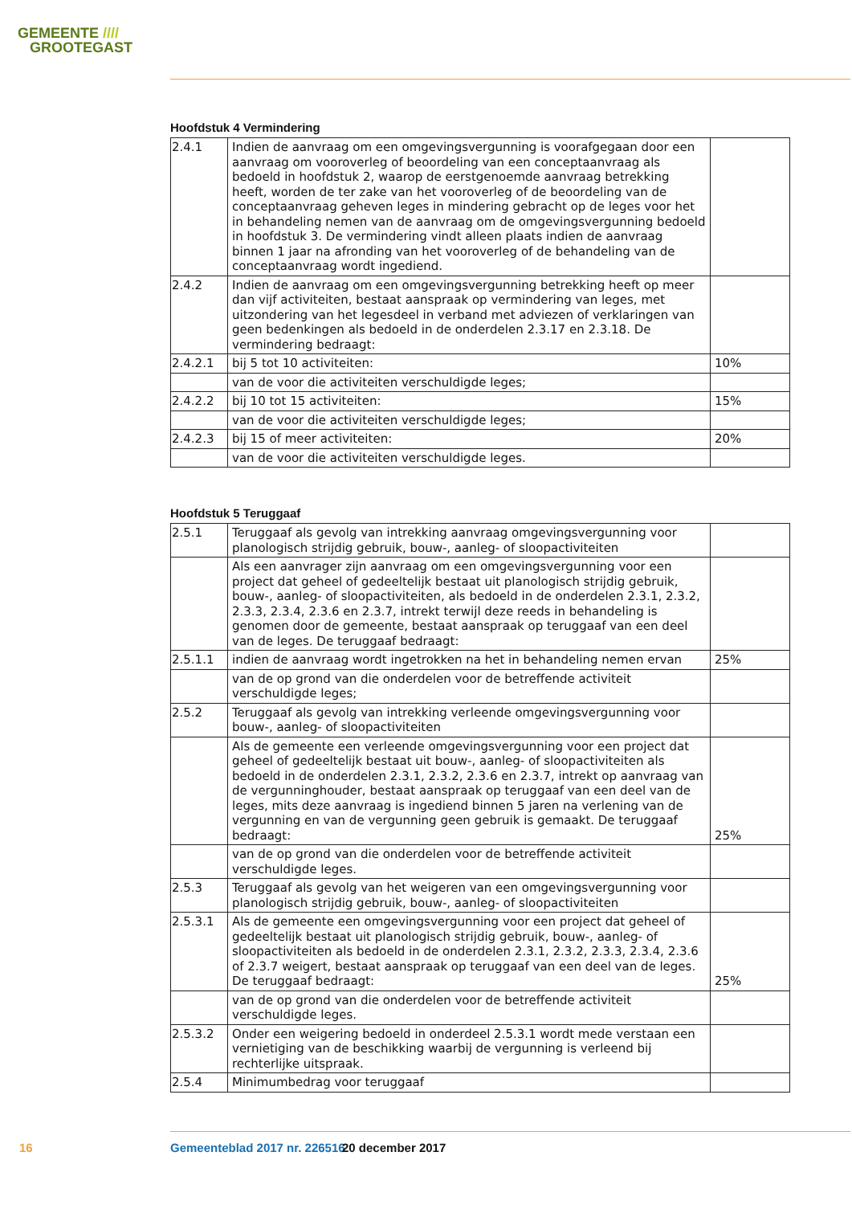GEMEENTE ////
GROOTEGAST
Hoofdstuk 4 Vermindering
| 2.4.1 | Indien de aanvraag om een omgevingsvergunning is voorafgegaan door een aanvraag om vooroverleg of beoordeling van een conceptaanvraag als bedoeld in hoofdstuk 2, waarop de eerstgenoemde aanvraag betrekking heeft, worden de ter zake van het vooroverleg of de beoordeling van de conceptaanvraag geheven leges in mindering gebracht op de leges voor het in behandeling nemen van de aanvraag om de omgevingsvergunning bedoeld in hoofdstuk 3. De vermindering vindt alleen plaats indien de aanvraag binnen 1 jaar na afronding van het vooroverleg of de behandeling van de conceptaanvraag wordt ingediend. | |
| 2.4.2 | Indien de aanvraag om een omgevingsvergunning betrekking heeft op meer dan vijf activiteiten, bestaat aanspraak op vermindering van leges, met uitzondering van het legesdeel in verband met adviezen of verklaringen van geen bedenkingen als bedoeld in de onderdelen 2.3.17 en 2.3.18. De vermindering bedraagt: | |
| 2.4.2.1 | bij 5 tot 10 activiteiten: | 10% |
| | van de voor die activiteiten verschuldigde leges; | |
| 2.4.2.2 | bij 10 tot 15 activiteiten: | 15% |
| | van de voor die activiteiten verschuldigde leges; | |
| 2.4.2.3 | bij 15 of meer activiteiten: | 20% |
| | van de voor die activiteiten verschuldigde leges. | |
Hoofdstuk 5 Teruggaaf
| 2.5.1 | Teruggaaf als gevolg van intrekking aanvraag omgevingsvergunning voor planologisch strijdig gebruik, bouw-, aanleg- of sloopactiviteiten | |
| | Als een aanvrager zijn aanvraag om een omgevingsvergunning voor een project dat geheel of gedeeltelijk bestaat uit planologisch strijdig gebruik, bouw-, aanleg- of sloopactiviteiten, als bedoeld in de onderdelen 2.3.1, 2.3.2, 2.3.3, 2.3.4, 2.3.6 en 2.3.7, intrekt terwijl deze reeds in behandeling is genomen door de gemeente, bestaat aanspraak op teruggaaf van een deel van de leges. De teruggaaf bedraagt: | |
| 2.5.1.1 | indien de aanvraag wordt ingetrokken na het in behandeling nemen ervan | 25% |
| | van de op grond van die onderdelen voor de betreffende activiteit verschuldigde leges; | |
| 2.5.2 | Teruggaaf als gevolg van intrekking verleende omgevingsvergunning voor bouw-, aanleg- of sloopactiviteiten | |
| | Als de gemeente een verleende omgevingsvergunning voor een project dat geheel of gedeeltelijk bestaat uit bouw-, aanleg- of sloopactiviteiten als bedoeld in de onderdelen 2.3.1, 2.3.2, 2.3.6 en 2.3.7, intrekt op aanvraag van de vergunninghouder, bestaat aanspraak op teruggaaf van een deel van de leges, mits deze aanvraag is ingediend binnen 5 jaren na verlening van de vergunning en van de vergunning geen gebruik is gemaakt. De teruggaaf bedraagt: | 25% |
| | van de op grond van die onderdelen voor de betreffende activiteit verschuldigde leges. | |
| 2.5.3 | Teruggaaf als gevolg van het weigeren van een omgevingsvergunning voor planologisch strijdig gebruik, bouw-, aanleg- of sloopactiviteiten | |
| 2.5.3.1 | Als de gemeente een omgevingsvergunning voor een project dat geheel of gedeeltelijk bestaat uit planologisch strijdig gebruik, bouw-, aanleg- of sloopactiviteiten als bedoeld in de onderdelen 2.3.1, 2.3.2, 2.3.3, 2.3.4, 2.3.6 of 2.3.7 weigert, bestaat aanspraak op teruggaaf van een deel van de leges. De teruggaaf bedraagt: | 25% |
| | van de op grond van die onderdelen voor de betreffende activiteit verschuldigde leges. | |
| 2.5.3.2 | Onder een weigering bedoeld in onderdeel 2.5.3.1 wordt mede verstaan een vernietiging van de beschikking waarbij de vergunning is verleend bij rechterlijke uitspraak. | |
| 2.5.4 | Minimumbedrag voor teruggaaf | |
16 Gemeenteblad 2017 nr. 226516 20 december 2017